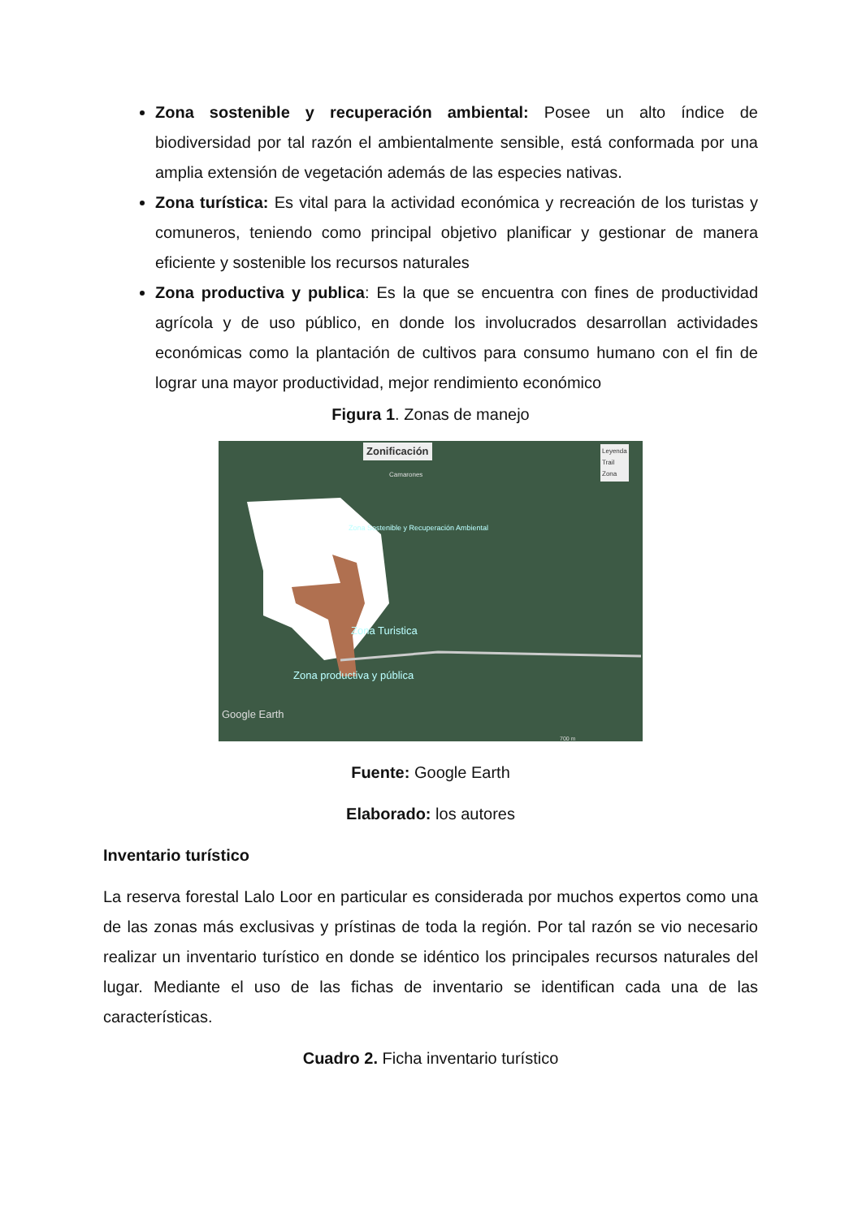Zona sostenible y recuperación ambiental: Posee un alto índice de biodiversidad por tal razón el ambientalmente sensible, está conformada por una amplia extensión de vegetación además de las especies nativas.
Zona turística: Es vital para la actividad económica y recreación de los turistas y comuneros, teniendo como principal objetivo planificar y gestionar de manera eficiente y sostenible los recursos naturales
Zona productiva y publica: Es la que se encuentra con fines de productividad agrícola y de uso público, en donde los involucrados desarrollan actividades económicas como la plantación de cultivos para consumo humano con el fin de lograr una mayor productividad, mejor rendimiento económico
Figura 1. Zonas de manejo
Zonificación
Camarones
Leyenda
Trail
Zona
Zona Sostenible y Recuperación Ambiental
Zona Turistica
Zona productiva y pública
Google Earth
700 m
Fuente: Google Earth
Elaborado: los autores
Inventario turístico
La reserva forestal Lalo Loor en particular es considerada por muchos expertos como una de las zonas más exclusivas y prístinas de toda la región. Por tal razón se vio necesario realizar un inventario turístico en donde se idéntico los principales recursos naturales del lugar. Mediante el uso de las fichas de inventario se identifican cada una de las características.
Cuadro 2. Ficha inventario turístico